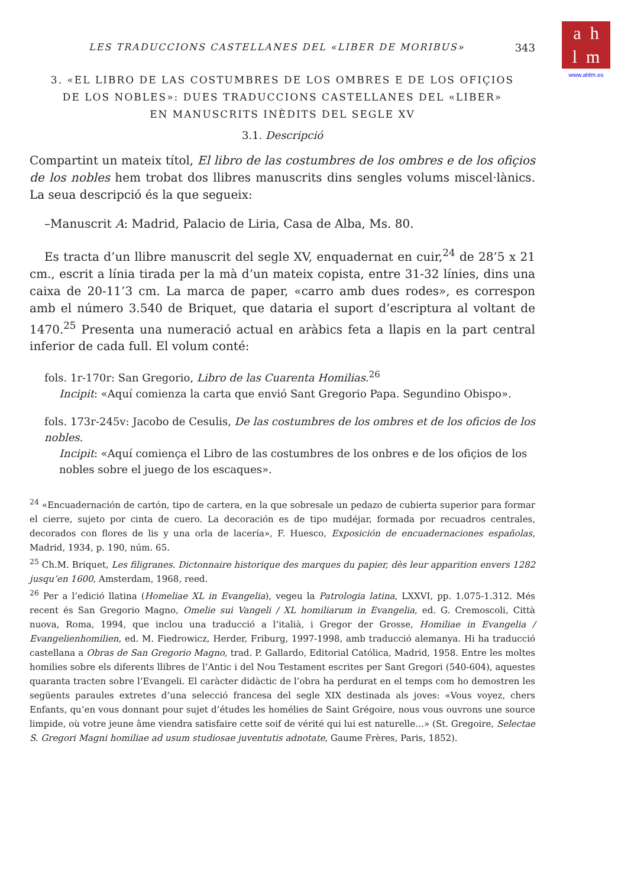a h
l m
www.ahlm.es
LES TRADUCCIONS CASTELLANES DEL «LIBER DE MORIBUS» 343
3. «EL LIBRO DE LAS COSTUMBRES DE LOS OMBRES E DE LOS OFIÇIOS
DE LOS NOBLES»: DUES TRADUCCIONS CASTELLANES DEL «LIBER»
EN MANUSCRITS INÈDITS DEL SEGLE XV
3.1. Descripció
Compartint un mateix títol, El libro de las costumbres de los ombres e de los ofiçios de los nobles hem trobat dos llibres manuscrits dins sengles volums miscel·lànics. La seua descripció és la que segueix:
–Manuscrit A: Madrid, Palacio de Liria, Casa de Alba, Ms. 80.
Es tracta d’un llibre manuscrit del segle XV, enquadernat en cuir,<sup>24</sup> de 28’5 x 21 cm., escrit a línia tirada per la mà d’un mateix copista, entre 31-32 línies, dins una caixa de 20-11’3 cm. La marca de paper, «carro amb dues rodes», es correspon amb el número 3.540 de Briquet, que dataria el suport d’escriptura al voltant de 1470.<sup>25</sup> Presenta una numeració actual en aràbics feta a llapis en la part central inferior de cada full. El volum conté:
fols. 1r-170r: San Gregorio, Libro de las Cuarenta Homilias.<sup>26</sup>
Incipit: «Aquí comienza la carta que envió Sant Gregorio Papa. Segundino Obispo».
fols. 173r-245v: Jacobo de Cesulis, De las costumbres de los ombres et de los oficios de los nobles.
Incipit: «Aquí comiença el Libro de las costumbres de los onbres e de los ofiçios de los nobles sobre el juego de los escaques».
<sup>24</sup> «Encuadernación de cartón, tipo de cartera, en la que sobresale un pedazo de cubierta superior para formar el cierre, sujeto por cinta de cuero. La decoración es de tipo mudéjar, formada por recuadros centrales, decorados con flores de lis y una orla de lacería», F. Huesco, Exposición de encuadernaciones españolas, Madrid, 1934, p. 190, núm. 65.
<sup>25</sup> Ch.M. Briquet, Les filigranes. Dictonnaire historique des marques du papier, dès leur apparition envers 1282 jusqu’en 1600, Amsterdam, 1968, reed.
<sup>26</sup> Per a l’edició llatina (Homeliae XL in Evangelia), vegeu la Patrologia latina, LXXVI, pp. 1.075-1.312. Més recent és San Gregorio Magno, Omelie sui Vangeli / XL homiliarum in Evangelia, ed. G. Cremoscoli, Città nuova, Roma, 1994, que inclou una traducció a l’italià, i Gregor der Grosse, Homiliae in Evangelia / Evangelienhomilien, ed. M. Fiedrowicz, Herder, Friburg, 1997-1998, amb traducció alemanya. Hi ha traducció castellana a Obras de San Gregorio Magno, trad. P. Gallardo, Editorial Católica, Madrid, 1958. Entre les moltes homilies sobre els diferents llibres de l’Antic i del Nou Testament escrites per Sant Gregori (540-604), aquestes quaranta tracten sobre l’Evangeli. El caràcter didàctic de l’obra ha perdurat en el temps com ho demostren les següents paraules extretes d’una selecció francesa del segle XIX destinada als joves: «Vous voyez, chers Enfants, qu’en vous donnant pour sujet d’études les homélies de Saint Grégoire, nous vous ouvrons une source limpide, où votre jeune âme viendra satisfaire cette soif de vérité qui lui est naturelle…» (St. Gregoire, Selectae S. Gregori Magni homiliae ad usum studiosae juventutis adnotate, Gaume Frères, Paris, 1852).